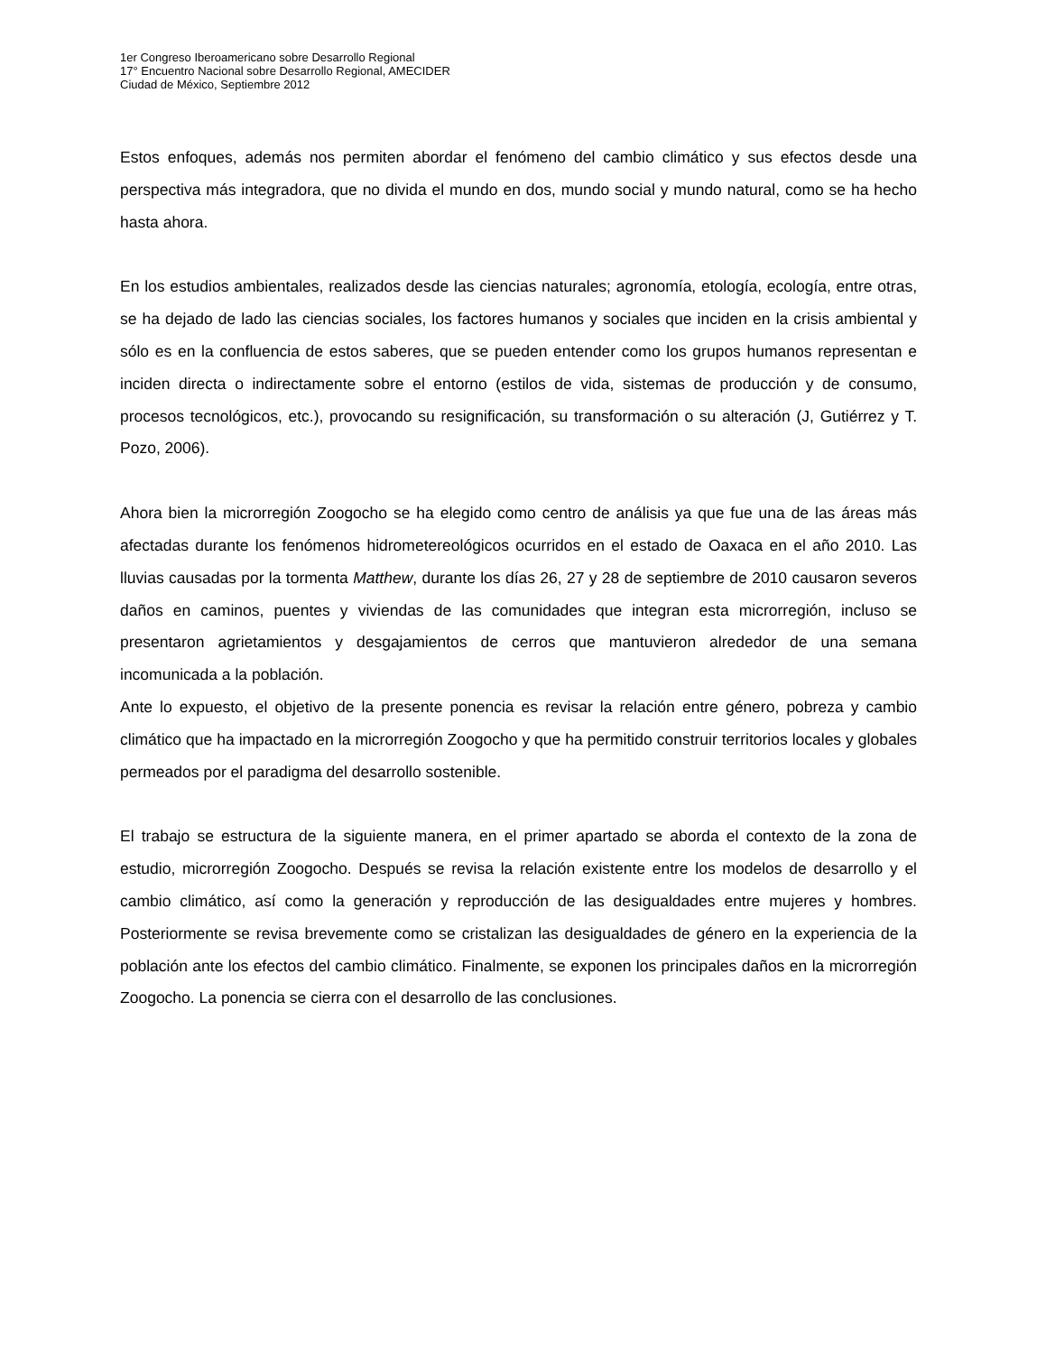1er Congreso Iberoamericano sobre Desarrollo Regional
17° Encuentro Nacional sobre Desarrollo Regional, AMECIDER
Ciudad de México, Septiembre 2012
Estos enfoques, además nos permiten abordar el fenómeno del cambio climático y sus efectos desde una perspectiva más integradora, que no divida el mundo en dos, mundo social y mundo natural, como se ha hecho hasta ahora.
En los estudios ambientales, realizados desde las ciencias naturales; agronomía, etología, ecología, entre otras, se ha dejado de lado las ciencias sociales, los factores humanos y sociales que inciden en la crisis ambiental y sólo es en la confluencia de estos saberes, que se pueden entender como los grupos humanos representan e inciden directa o indirectamente sobre el entorno (estilos de vida, sistemas de producción y de consumo, procesos tecnológicos, etc.), provocando su resignificación, su transformación o su alteración (J, Gutiérrez y T. Pozo, 2006).
Ahora bien la microrregión Zoogocho se ha elegido como centro de análisis ya que fue una de las áreas más afectadas durante los fenómenos hidrometereológicos ocurridos en el estado de Oaxaca en el año 2010. Las lluvias causadas por la tormenta Matthew, durante los días 26, 27 y 28 de septiembre de 2010 causaron severos daños en caminos, puentes y viviendas de las comunidades que integran esta microrregión, incluso se presentaron agrietamientos y desgajamientos de cerros que mantuvieron alrededor de una semana incomunicada a la población.
Ante lo expuesto, el objetivo de la presente ponencia es revisar la relación entre género, pobreza y cambio climático que ha impactado en la microrregión Zoogocho y que ha permitido construir territorios locales y globales permeados por el paradigma del desarrollo sostenible.
El trabajo se estructura de la siguiente manera, en el primer apartado se aborda el contexto de la zona de estudio, microrregión Zoogocho. Después se revisa la relación existente entre los modelos de desarrollo y el cambio climático, así como la generación y reproducción de las desigualdades entre mujeres y hombres. Posteriormente se revisa brevemente como se cristalizan las desigualdades de género en la experiencia de la población ante los efectos del cambio climático. Finalmente, se exponen los principales daños en la microrregión Zoogocho. La ponencia se cierra con el desarrollo de las conclusiones.